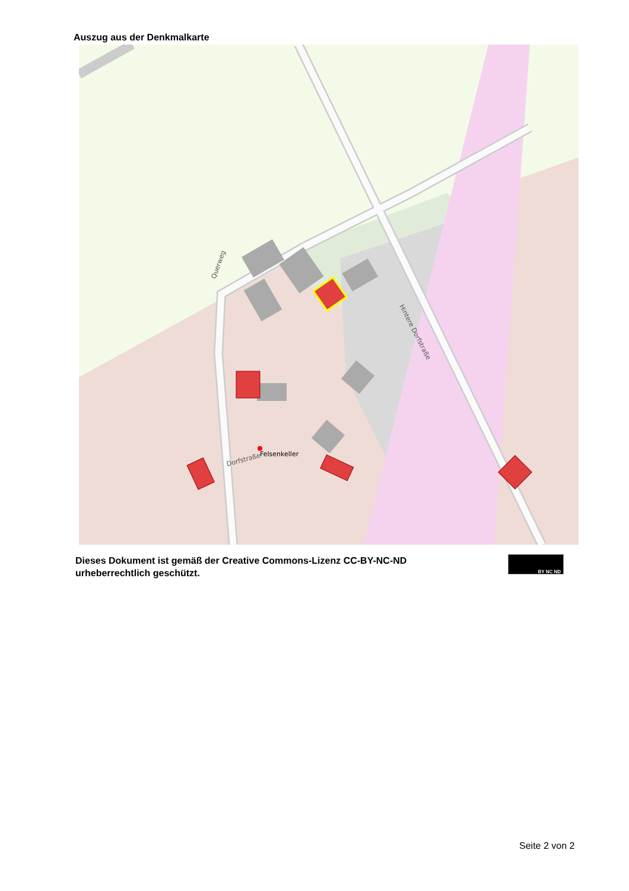Auszug aus der Denkmalkarte
Felsenkeller
Dorfstraße
Hintere Dorfstraße
Querweg
Dieses Dokument ist gemäß der Creative Commons-Lizenz CC-BY-NC-ND
urheberrechtlich geschützt.
BY NC ND
Seite 2 von 2